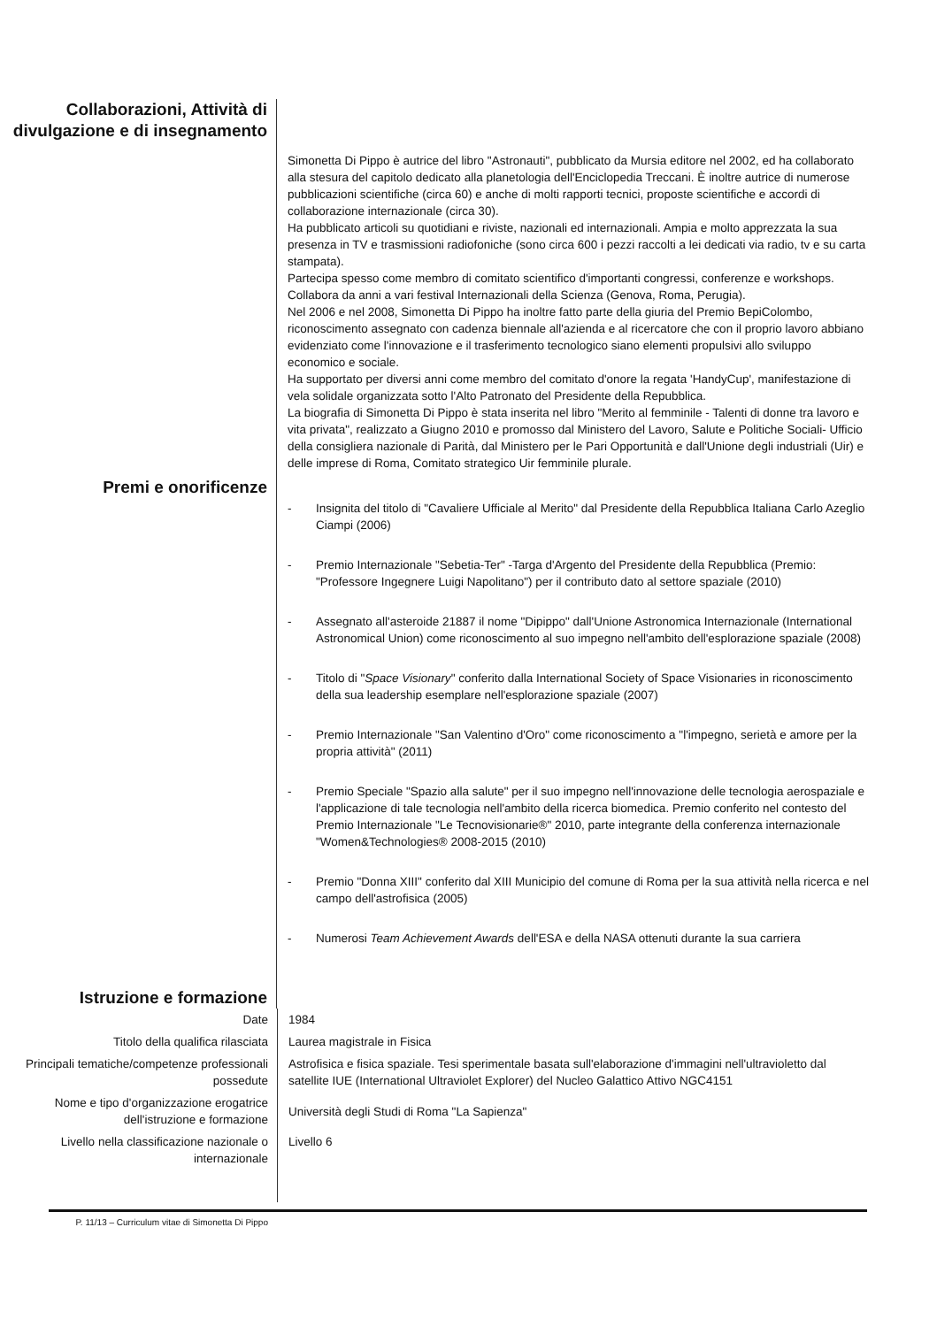Collaborazioni, Attività di divulgazione e di insegnamento
Simonetta Di Pippo è autrice del libro "Astronauti", pubblicato da Mursia editore nel 2002, ed ha collaborato alla stesura del capitolo dedicato alla planetologia dell'Enciclopedia Treccani. È inoltre autrice di numerose pubblicazioni scientifiche (circa 60) e anche di molti rapporti tecnici, proposte scientifiche e accordi di collaborazione internazionale (circa 30).
Ha pubblicato articoli su quotidiani e riviste, nazionali ed internazionali. Ampia e molto apprezzata la sua presenza in TV e trasmissioni radiofoniche (sono circa 600 i pezzi raccolti a lei dedicati via radio, tv e su carta stampata).
Partecipa spesso come membro di comitato scientifico d'importanti congressi, conferenze e workshops. Collabora da anni a vari festival Internazionali della Scienza (Genova, Roma, Perugia).
Nel 2006 e nel 2008, Simonetta Di Pippo ha inoltre fatto parte della giuria del Premio BepiColombo, riconoscimento assegnato con cadenza biennale all'azienda e al ricercatore che con il proprio lavoro abbiano evidenziato come l'innovazione e il trasferimento tecnologico siano elementi propulsivi allo sviluppo economico e sociale.
Ha supportato per diversi anni come membro del comitato d'onore la regata 'HandyCup', manifestazione di vela solidale organizzata sotto l'Alto Patronato del Presidente della Repubblica.
La biografia di Simonetta Di Pippo è stata inserita nel libro "Merito al femminile - Talenti di donne tra lavoro e vita privata", realizzato a Giugno 2010 e promosso dal Ministero del Lavoro, Salute e Politiche Sociali- Ufficio della consigliera nazionale di Parità, dal Ministero per le Pari Opportunità e dall'Unione degli industriali (Uir) e delle imprese di Roma, Comitato strategico Uir femminile plurale.
Premi e onorificenze
- Insignita del titolo di "Cavaliere Ufficiale al Merito" dal Presidente della Repubblica Italiana Carlo Azeglio Ciampi (2006)
- Premio Internazionale "Sebetia-Ter" -Targa d'Argento del Presidente della Repubblica (Premio: "Professore Ingegnere Luigi Napolitano") per il contributo dato al settore spaziale (2010)
- Assegnato all'asteroide 21887 il nome "Dipippo" dall'Unione Astronomica Internazionale (International Astronomical Union) come riconoscimento al suo impegno nell'ambito dell'esplorazione spaziale (2008)
- Titolo di "Space Visionary" conferito dalla International Society of Space Visionaries in riconoscimento della sua leadership esemplare nell'esplorazione spaziale (2007)
- Premio Internazionale "San Valentino d'Oro" come riconoscimento a "l'impegno, serietà e amore per la propria attività" (2011)
- Premio Speciale "Spazio alla salute" per il suo impegno nell'innovazione delle tecnologia aerospaziale e l'applicazione di tale tecnologia nell'ambito della ricerca biomedica. Premio conferito nel contesto del Premio Internazionale "Le Tecnovisionarie®" 2010, parte integrante della conferenza internazionale "Women&Technologies® 2008-2015 (2010)
- Premio "Donna XIII" conferito dal XIII Municipio del comune di Roma per la sua attività nella ricerca e nel campo dell'astrofisica (2005)
- Numerosi Team Achievement Awards dell'ESA e della NASA ottenuti durante la sua carriera
Istruzione e formazione
| Date | 1984 |
| Titolo della qualifica rilasciata | Laurea magistrale in Fisica |
| Principali tematiche/competenze professionali possedute | Astrofisica e fisica spaziale. Tesi sperimentale basata sull'elaborazione d'immagini nell'ultravioletto dal satellite IUE (International Ultraviolet Explorer) del Nucleo Galattico Attivo NGC4151 |
| Nome e tipo d'organizzazione erogatrice dell'istruzione e formazione | Università degli Studi di Roma "La Sapienza" |
| Livello nella classificazione nazionale o internazionale | Livello 6 |
P. 11/13 – Curriculum vitae di Simonetta Di Pippo